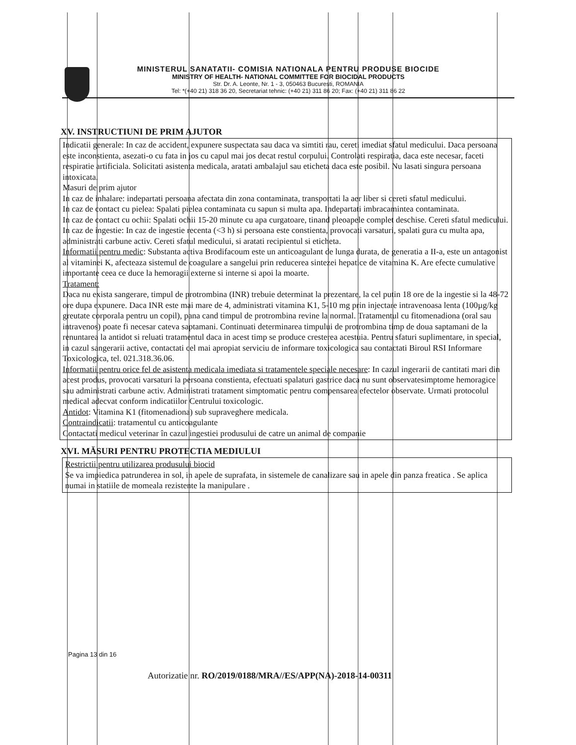MINISTERUL SANATATII- COMISIA NATIONALA PENTRU PRODUSE BIOCIDE
MINISTRY OF HEALTH- NATIONAL COMMITTEE FOR BIOCIDAL PRODUCTS
Str. Dr. A. Leonte, Nr. 1 - 3, 050463 Bucuresti, ROMANIA
Tel: *(+40 21) 318 36 20, Secretariat tehnic: (+40 21) 311 86 20; Fax: (+40 21) 311 86 22
XV. INSTRUCTIUNI DE PRIM AJUTOR
Indicatii generale: In caz de accident, expunere suspectata sau daca va simtiti rau, cereti imediat sfatul medicului. Daca persoana este inconstienta, asezati-o cu fata in jos cu capul mai jos decat restul corpului. Controlati respiratia, daca este necesar, faceti respiratie artificiala. Solicitati asistenta medicala, aratati ambalajul sau eticheta daca este posibil. Nu lasati singura persoana intoxicata.
Masuri de prim ajutor
In caz de inhalare: indepartati persoana afectata din zona contaminata, transportati la aer liber si cereti sfatul medicului.
In caz de contact cu pielea: Spalati pielea contaminata cu sapun si multa apa. Indepartati imbracamintea contaminata.
In caz de contact cu ochii: Spalati ochii 15-20 minute cu apa curgatoare, tinand pleoapele complet deschise. Cereti sfatul medicului.
In caz de ingestie: In caz de ingestie recenta (<3 h) si persoana este constienta, provocati varsaturi, spalati gura cu multa apa, administrati carbune activ. Cereti sfatul medicului, si aratati recipientul si eticheta.
Informatii pentru medic: Substanta activa Brodifacoum este un anticoagulant de lunga durata, de generatia a II-a, este un antagonist al vitaminei K, afecteaza sistemul de coagulare a sangelui prin reducerea sintezei hepatice de vitamina K. Are efecte cumulative importante ceea ce duce la hemoragii externe si interne si apoi la moarte.
Tratament:
Daca nu exista sangerare, timpul de protrombina (INR) trebuie determinat la prezentare, la cel putin 18 ore de la ingestie si la 48-72 ore dupa expunere. Daca INR este mai mare de 4, administrati vitamina K1, 5-10 mg prin injectare intravenoasa lenta (100µg/kg greutate corporala pentru un copil), pana cand timpul de protrombina revine la normal. Tratamentul cu fitomenadiona (oral sau intravenos) poate fi necesar cateva saptamani. Continuati determinarea timpului de protrombina timp de doua saptamani de la renuntarea la antidot si reluati tratamentul daca in acest timp se produce cresterea acestuia. Pentru sfaturi suplimentare, in special, in cazul sangerarii active, contactati cel mai apropiat serviciu de informare toxicologica sau contactati Biroul RSI Informare Toxicologica, tel. 021.318.36.06.
Informatii pentru orice fel de asistenta medicala imediata si tratamentele speciale necesare: In cazul ingerarii de cantitati mari din acest produs, provocati varsaturi la persoana constienta, efectuati spalaturi gastrice daca nu sunt observatesimptome hemoragice sau administrati carbune activ. Administrati tratament simptomatic pentru compensarea efectelor observate. Urmati protocolul medical adecvat conform indicatiilor Centrului toxicologic.
Antidot: Vitamina K1 (fitomenadiona) sub supraveghere medicala.
Contraindicatii: tratamentul cu anticoagulante
Contactati medicul veterinar în cazul ingestiei produsului de catre un animal de companie
XVI. MĂSURI PENTRU PROTECTIA MEDIULUI
Restrictii pentru utilizarea produsului biocid
Se va impiedica patrunderea in sol, in apele de suprafata, in sistemele de canalizare sau in apele din panza freatica . Se aplica numai in statiile de momeala rezistente la manipulare .
Pagina 13 din 16
Autorizatie nr. RO/2019/0188/MRA//ES/APP(NA)-2018-14-00311